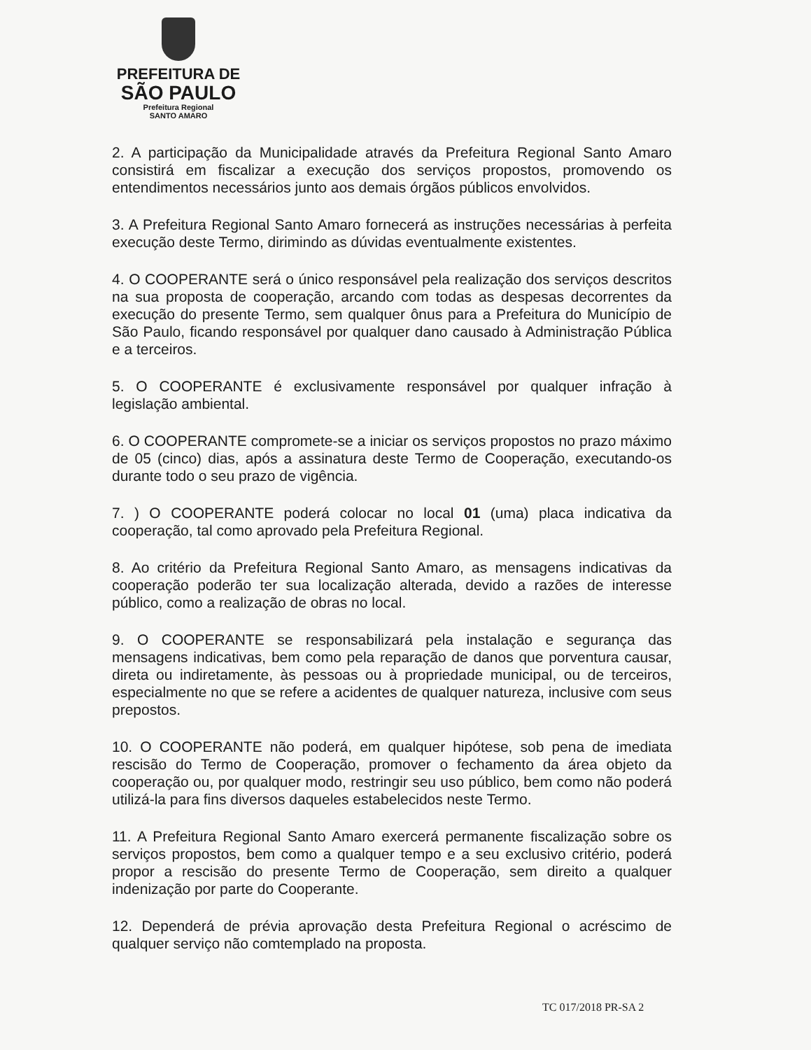PREFEITURA DE
SÃO PAULO
Prefeitura Regional
SANTO AMARO
2. A participação da Municipalidade através da Prefeitura Regional Santo Amaro consistirá em fiscalizar a execução dos serviços propostos, promovendo os entendimentos necessários junto aos demais órgãos públicos envolvidos.
3. A Prefeitura Regional Santo Amaro fornecerá as instruções necessárias à perfeita execução deste Termo, dirimindo as dúvidas eventualmente existentes.
4. O COOPERANTE será o único responsável pela realização dos serviços descritos na sua proposta de cooperação, arcando com todas as despesas decorrentes da execução do presente Termo, sem qualquer ônus para a Prefeitura do Município de São Paulo, ficando responsável por qualquer dano causado à Administração Pública e a terceiros.
5. O COOPERANTE é exclusivamente responsável por qualquer infração à legislação ambiental.
6. O COOPERANTE compromete-se a iniciar os serviços propostos no prazo máximo de 05 (cinco) dias, após a assinatura deste Termo de Cooperação, executando-os durante todo o seu prazo de vigência.
7. ) O COOPERANTE poderá colocar no local 01 (uma) placa indicativa da cooperação, tal como aprovado pela Prefeitura Regional.
8. Ao critério da Prefeitura Regional Santo Amaro, as mensagens indicativas da cooperação poderão ter sua localização alterada, devido a razões de interesse público, como a realização de obras no local.
9. O COOPERANTE se responsabilizará pela instalação e segurança das mensagens indicativas, bem como pela reparação de danos que porventura causar, direta ou indiretamente, às pessoas ou à propriedade municipal, ou de terceiros, especialmente no que se refere a acidentes de qualquer natureza, inclusive com seus prepostos.
10. O COOPERANTE não poderá, em qualquer hipótese, sob pena de imediata rescisão do Termo de Cooperação, promover o fechamento da área objeto da cooperação ou, por qualquer modo, restringir seu uso público, bem como não poderá utilizá-la para fins diversos daqueles estabelecidos neste Termo.
11. A Prefeitura Regional Santo Amaro exercerá permanente fiscalização sobre os serviços propostos, bem como a qualquer tempo e a seu exclusivo critério, poderá propor a rescisão do presente Termo de Cooperação, sem direito a qualquer indenização por parte do Cooperante.
12. Dependerá de prévia aprovação desta Prefeitura Regional o acréscimo de qualquer serviço não comtemplado na proposta.
TC 017/2018 PR-SA 2